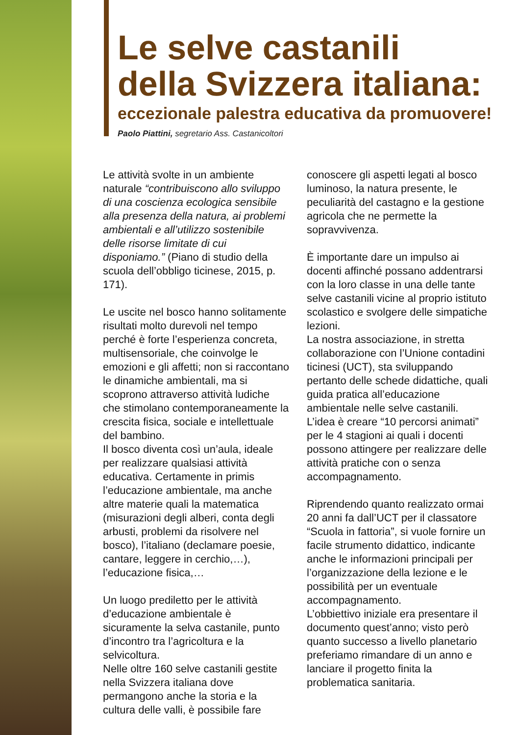Le selve castanili
della Svizzera italiana:
eccezionale palestra educativa da promuovere!
Paolo Piattini, segretario Ass. Castanicoltori
Le attività svolte in un ambiente naturale “contribuiscono allo sviluppo di una coscienza ecologica sensibile alla presenza della natura, ai problemi ambientali e all’utilizzo sostenibile delle risorse limitate di cui disponiamo.” (Piano di studio della scuola dell’obbligo ticinese, 2015, p. 171).
Le uscite nel bosco hanno solitamente risultati molto durevoli nel tempo perché è forte l’esperienza concreta, multisensoriale, che coinvolge le emozioni e gli affetti; non si raccontano le dinamiche ambientali, ma si scoprono attraverso attività ludiche che stimolano contemporaneamente la crescita fisica, sociale e intellettuale del bambino.
Il bosco diventa così un’aula, ideale per realizzare qualsiasi attività educativa. Certamente in primis l’educazione ambientale, ma anche altre materie quali la matematica (misurazioni degli alberi, conta degli arbusti, problemi da risolvere nel bosco), l’italiano (declamare poesie, cantare, leggere in cerchio,…), l’educazione fisica,…
Un luogo prediletto per le attività d’educazione ambientale è sicuramente la selva castanile, punto d’incontro tra l’agricoltura e la selvicoltura.
Nelle oltre 160 selve castanili gestite nella Svizzera italiana dove permangono anche la storia e la cultura delle valli, è possibile fare
conoscere gli aspetti legati al bosco luminoso, la natura presente, le peculiarità del castagno e la gestione agricola che ne permette la sopravvivenza.
È importante dare un impulso ai docenti affinché possano addentrarsi con la loro classe in una delle tante selve castanili vicine al proprio istituto scolastico e svolgere delle simpatiche lezioni.
La nostra associazione, in stretta collaborazione con l’Unione contadini ticinesi (UCT), sta sviluppando pertanto delle schede didattiche, quali guida pratica all’educazione ambientale nelle selve castanili.
L’idea è creare “10 percorsi animati” per le 4 stagioni ai quali i docenti possono attingere per realizzare delle attività pratiche con o senza accompagnamento.
Riprendendo quanto realizzato ormai 20 anni fa dall’UCT per il classatore “Scuola in fattoria”, si vuole fornire un facile strumento didattico, indicante anche le informazioni principali per l’organizzazione della lezione e le possibilità per un eventuale accompagnamento.
L’obbiettivo iniziale era presentare il documento quest’anno; visto però quanto successo a livello planetario preferiamo rimandare di un anno e lanciare il progetto finita la problematica sanitaria.